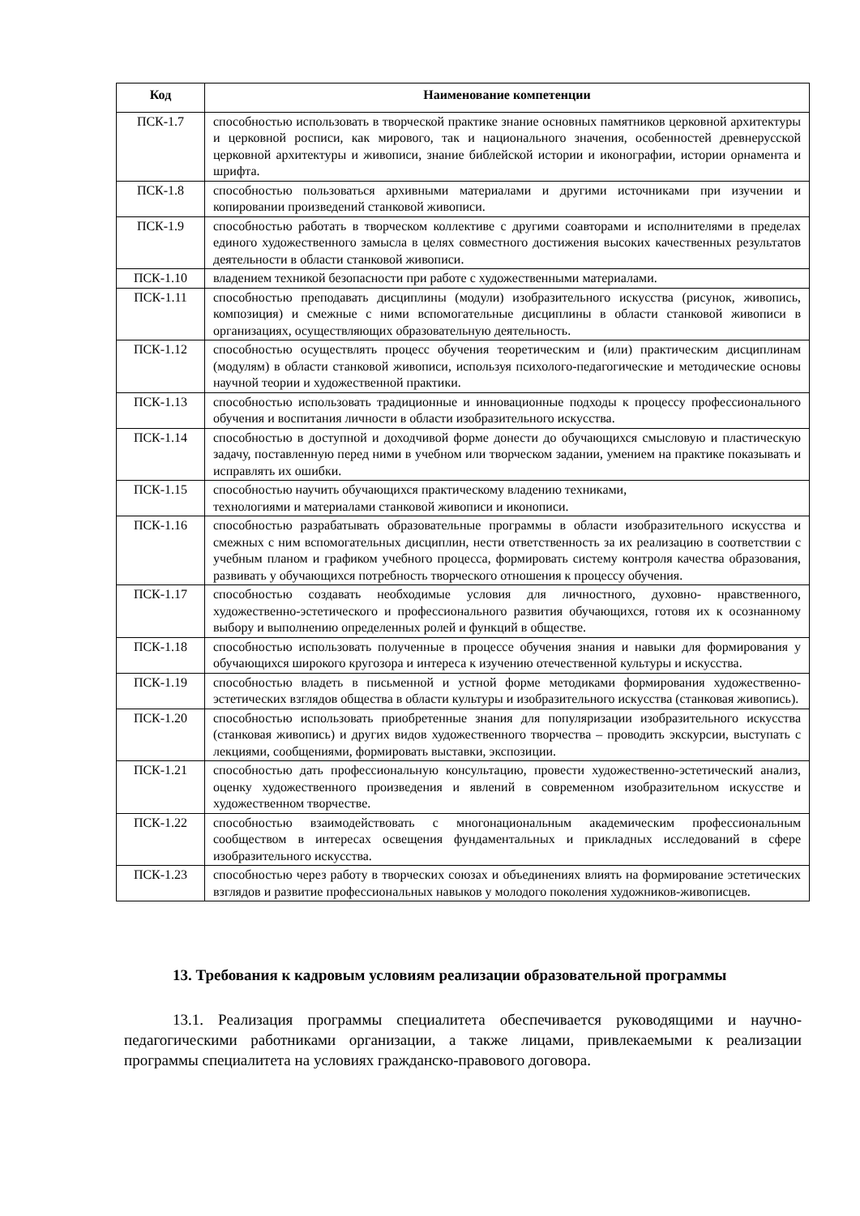| Код | Наименование компетенции |
| --- | --- |
| ПСК-1.7 | способностью использовать в творческой практике знание основных памятников церковной архитектуры и церковной росписи, как мирового, так и национального значения, особенностей древнерусской церковной архитектуры и живописи, знание библейской истории и иконографии, истории орнамента и шрифта. |
| ПСК-1.8 | способностью пользоваться архивными материалами и другими источниками при изучении и копировании произведений станковой живописи. |
| ПСК-1.9 | способностью работать в творческом коллективе с другими соавторами и исполнителями в пределах единого художественного замысла в целях совместного достижения высоких качественных результатов деятельности в области станковой живописи. |
| ПСК-1.10 | владением техникой безопасности при работе с художественными материалами. |
| ПСК-1.11 | способностью преподавать дисциплины (модули) изобразительного искусства (рисунок, живопись, композиция) и смежные с ними вспомогательные дисциплины в области станковой живописи в организациях, осуществляющих образовательную деятельность. |
| ПСК-1.12 | способностью осуществлять процесс обучения теоретическим и (или) практическим дисциплинам (модулям) в области станковой живописи, используя психолого-педагогические и методические основы научной теории и художественной практики. |
| ПСК-1.13 | способностью использовать традиционные и инновационные подходы к процессу профессионального обучения и воспитания личности в области изобразительного искусства. |
| ПСК-1.14 | способностью в доступной и доходчивой форме донести до обучающихся смысловую и пластическую задачу, поставленную перед ними в учебном или творческом задании, умением на практике показывать и исправлять их ошибки. |
| ПСК-1.15 | способностью научить обучающихся практическому владению техниками, технологиями и материалами станковой живописи и иконописи. |
| ПСК-1.16 | способностью разрабатывать образовательные программы в области изобразительного искусства и смежных с ним вспомогательных дисциплин, нести ответственность за их реализацию в соответствии с учебным планом и графиком учебного процесса, формировать систему контроля качества образования, развивать у обучающихся потребность творческого отношения к процессу обучения. |
| ПСК-1.17 | способностью создавать необходимые условия для личностного, духовно- нравственного, художественно-эстетического и профессионального развития обучающихся, готовя их к осознанному выбору и выполнению определенных ролей и функций в обществе. |
| ПСК-1.18 | способностью использовать полученные в процессе обучения знания и навыки для формирования у обучающихся широкого кругозора и интереса к изучению отечественной культуры и искусства. |
| ПСК-1.19 | способностью владеть в письменной и устной форме методиками формирования художественно-эстетических взглядов общества в области культуры и изобразительного искусства (станковая живопись). |
| ПСК-1.20 | способностью использовать приобретенные знания для популяризации изобразительного искусства (станковая живопись) и других видов художественного творчества – проводить экскурсии, выступать с лекциями, сообщениями, формировать выставки, экспозиции. |
| ПСК-1.21 | способностью дать профессиональную консультацию, провести художественно-эстетический анализ, оценку художественного произведения и явлений в современном изобразительном искусстве и художественном творчестве. |
| ПСК-1.22 | способностью взаимодействовать с многонациональным академическим профессиональным сообществом в интересах освещения фундаментальных и прикладных исследований в сфере изобразительного искусства. |
| ПСК-1.23 | способностью через работу в творческих союзах и объединениях влиять на формирование эстетических взглядов и развитие профессиональных навыков у молодого поколения художников-живописцев. |
13. Требования к кадровым условиям реализации образовательной программы
13.1. Реализация программы специалитета обеспечивается руководящими и научно-педагогическими работниками организации, а также лицами, привлекаемыми к реализации программы специалитета на условиях гражданско-правового договора.